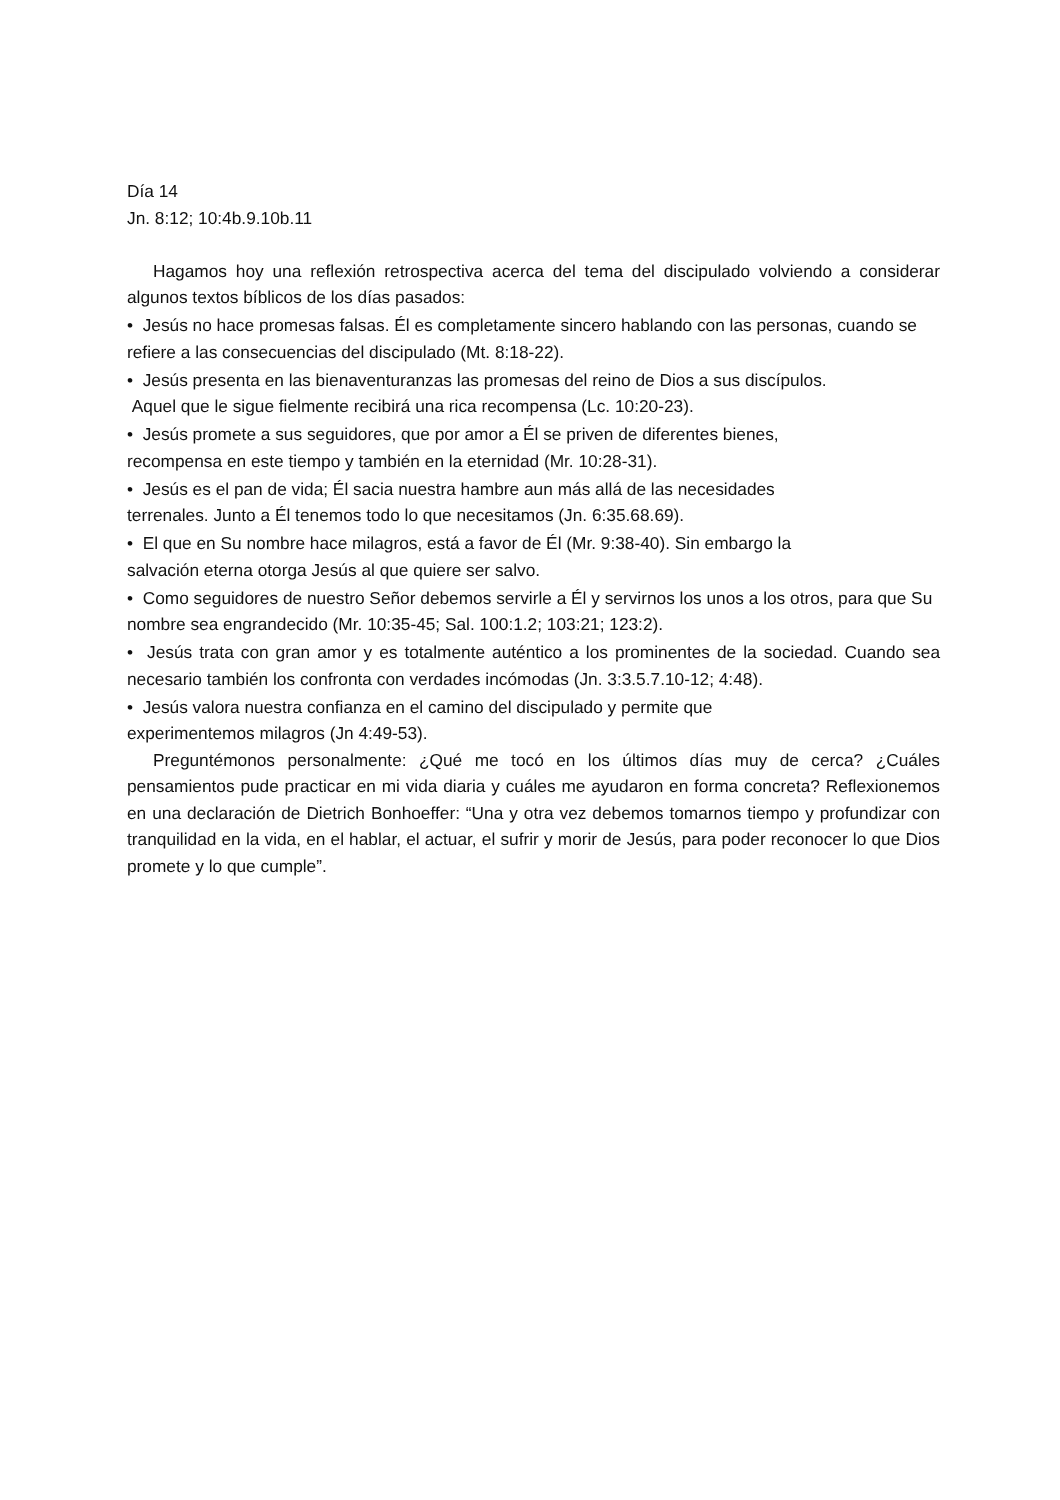Día 14
Jn. 8:12; 10:4b.9.10b.11
Hagamos hoy una reflexión retrospectiva acerca del tema del discipulado volviendo a considerar algunos textos bíblicos de los días pasados:
• Jesús no hace promesas falsas. Él es completamente sincero hablando con las personas, cuando se refiere a las consecuencias del discipulado (Mt. 8:18-22).
• Jesús presenta en las bienaventuranzas las promesas del reino de Dios a sus discípulos.
Aquel que le sigue fielmente recibirá una rica recompensa (Lc. 10:20-23).
• Jesús promete a sus seguidores, que por amor a Él se priven de diferentes bienes,
recompensa en este tiempo y también en la eternidad (Mr. 10:28-31).
• Jesús es el pan de vida; Él sacia nuestra hambre aun más allá de las necesidades
terrenales. Junto a Él tenemos todo lo que necesitamos (Jn. 6:35.68.69).
• El que en Su nombre hace milagros, está a favor de Él (Mr. 9:38-40). Sin embargo la
salvación eterna otorga Jesús al que quiere ser salvo.
• Como seguidores de nuestro Señor debemos servirle a Él y servirnos los unos a los otros, para que Su nombre sea engrandecido (Mr. 10:35-45; Sal. 100:1.2; 103:21; 123:2).
• Jesús trata con gran amor y es totalmente auténtico a los prominentes de la sociedad. Cuando sea necesario también los confronta con verdades incómodas (Jn. 3:3.5.7.10-12; 4:48).
• Jesús valora nuestra confianza en el camino del discipulado y permite que
experimentemos milagros (Jn 4:49-53).
Preguntémonos personalmente: ¿Qué me tocó en los últimos días muy de cerca? ¿Cuáles pensamientos pude practicar en mi vida diaria y cuáles me ayudaron en forma concreta? Reflexionemos en una declaración de Dietrich Bonhoeffer: “Una y otra vez debemos tomarnos tiempo y profundizar con tranquilidad en la vida, en el hablar, el actuar, el sufrir y morir de Jesús, para poder reconocer lo que Dios promete y lo que cumple”.